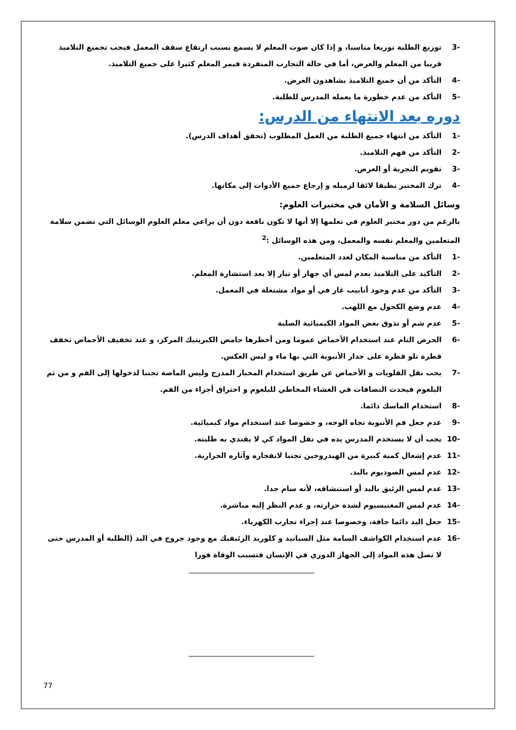-3 توزيع الطلبة توزيعا مناسبا، و إذا كان صوت المعلم لا يسمع بسبب ارتفاع سقف المعمل فيجب تجميع التلاميذ قريبا من المعلم والعرض، أما في حالة التجارب المنفردة فيمر المعلم كثيرا على جميع التلاميذ.
-4 التأكد من أن جميع التلاميذ يشاهدون العرض.
-5 التأكد من عدم خطورة ما يعمله المدرس للطلبة.
دوره بعد الانتهاء من الدرس:
-1 التأكد من انتهاء جميع الطلبة من العمل المطلوب (تحقق أهداف الدرس).
-2 التأكد من فهم التلاميذ.
-3 تقويم التجربة أو العرض.
-4 ترك المختبر نظيفا لائقا لزميله و إرجاع جميع الأدوات إلى مكانها.
وسائل السلامة و الأمان في مختبرات العلوم:
بالرغم من دور مختبر العلوم في تعلمها إلا أنها لا تكون نافعة دون أن يراعي معلم العلوم الوسائل التي تضمن سلامة المتعلمين والمعلم نفسه والمعمل، ومن هذه الوسائل :<sup>2</sup>
-1 التأكد من مناسبة المكان لعدد المتعلمين.
-2 التأكيد على التلاميذ بعدم لمس أي جهاز أو تيار إلا بعد استشارة المعلم.
-3 التأكد من عدم وجود أنابيب غاز في أو مواد مشتعلة في المعمل.
-4 عدم وضع الكحول مع اللهب.
-5 عدم شم أو تذوق بعض المواد الكيميائية الصلبة
-6 الحرص التام عند استخدام الأحماض عموما ومن أخطرها حامض الكبريتيك المركز، و عند تخفيف الأحماض تخفف قطرة تلو قطرة على جدار الأنبوبة التي بها ماء و ليس العكس.
-7 يجب نقل القلويات و الأحماض عن طريق استخدام المخبار المدرج وليس الماصة تجنبا لدخولها إلى الفم و من ثم البلعوم فيحدث التصاقات في الغشاء المخاطي للبلعوم و احتراق أجزاء من الفم.
-8 استخدام الماسك دائما.
-9 عدم جعل فم الأنبوبة تجاه الوجه، و خصوصا عند استخدام مواد كيميائية.
-10 يجب أن لا يستخدم المدرس يده في نقل المواد كي لا يقتدي به طلبته.
-11 عدم إشعال كمية كبيرة من الهيدروجين تجنبا لانفجاره وآثاره الحرارية.
-12 عدم لمس الصوديوم باليد.
-13 عدم لمس الزئبق باليد أو استنشاقه، لأنه سام جدا.
-14 عدم لمس المغنيسيوم لشدة حرارته، و عدم النظر إليه مباشرة.
-15 جعل اليد دائما جافة، وخصوصا عند إجراء تجارب الكهرباء.
-16 عدم استخدام الكواشف السامة مثل السيانيد و كلوريد الزئبقيك مع وجود جروح في اليد (الطلبة أو المدرس حتى لا تصل هذه المواد إلى الجهاز الدوري في الإنسان فتسبب الوفاة فورا
77